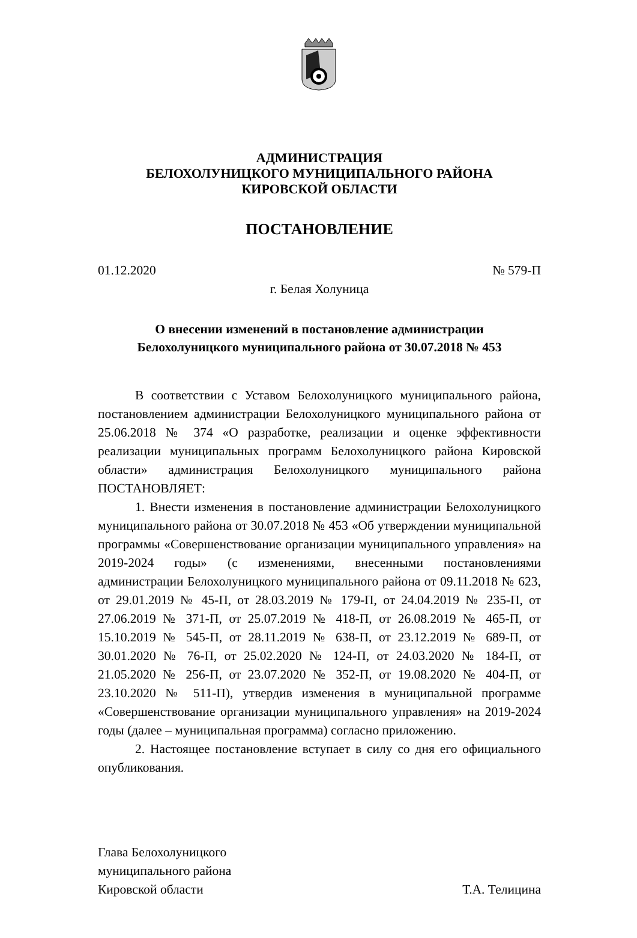АДМИНИСТРАЦИЯ
БЕЛОХОЛУНИЦКОГО МУНИЦИПАЛЬНОГО РАЙОНА
КИРОВСКОЙ ОБЛАСТИ
ПОСТАНОВЛЕНИЕ
01.12.2020 № 579-П
г. Белая Холуница
О внесении изменений в постановление администрации
Белохолуницкого муниципального района от 30.07.2018 № 453
В соответствии с Уставом Белохолуницкого муниципального района, постановлением администрации Белохолуницкого муниципального района от 25.06.2018 № 374 «О разработке, реализации и оценке эффективности реализации муниципальных программ Белохолуницкого района Кировской области» администрация Белохолуницкого муниципального района ПОСТАНОВЛЯЕТ:
1. Внести изменения в постановление администрации Белохолуницкого муниципального района от 30.07.2018 № 453 «Об утверждении муниципальной программы «Совершенствование организации муниципального управления» на 2019-2024 годы» (с изменениями, внесенными постановлениями администрации Белохолуницкого муниципального района от 09.11.2018 № 623, от 29.01.2019 № 45-П, от 28.03.2019 № 179-П, от 24.04.2019 № 235-П, от 27.06.2019 № 371-П, от 25.07.2019 № 418-П, от 26.08.2019 № 465-П, от 15.10.2019 № 545-П, от 28.11.2019 № 638-П, от 23.12.2019 № 689-П, от 30.01.2020 № 76-П, от 25.02.2020 № 124-П, от 24.03.2020 № 184-П, от 21.05.2020 № 256-П, от 23.07.2020 № 352-П, от 19.08.2020 № 404-П, от 23.10.2020 № 511-П), утвердив изменения в муниципальной программе «Совершенствование организации муниципального управления» на 2019-2024 годы (далее – муниципальная программа) согласно приложению.
2. Настоящее постановление вступает в силу со дня его официального опубликования.
Глава Белохолуницкого
муниципального района
Кировской области
Т.А. Телицина